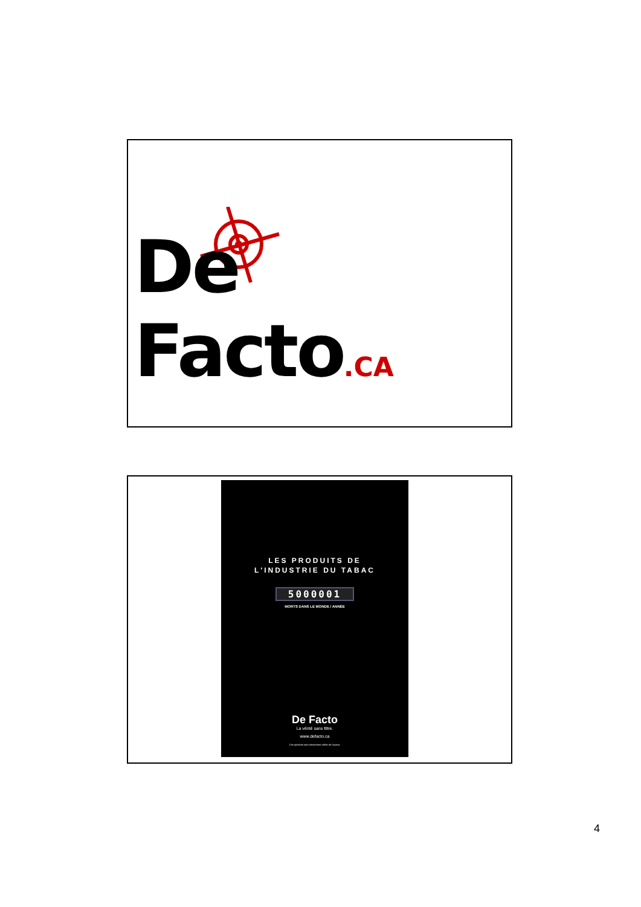De Facto.CA
LES PRODUITS DE
L'INDUSTRIE DU TABAC
5000001
MORTS DANS LE MONDE / ANNÉE
De Facto
La vérité sans filtre.
www.defacto.ca
Ces opinions sont strictement celles de l'auteur.
4